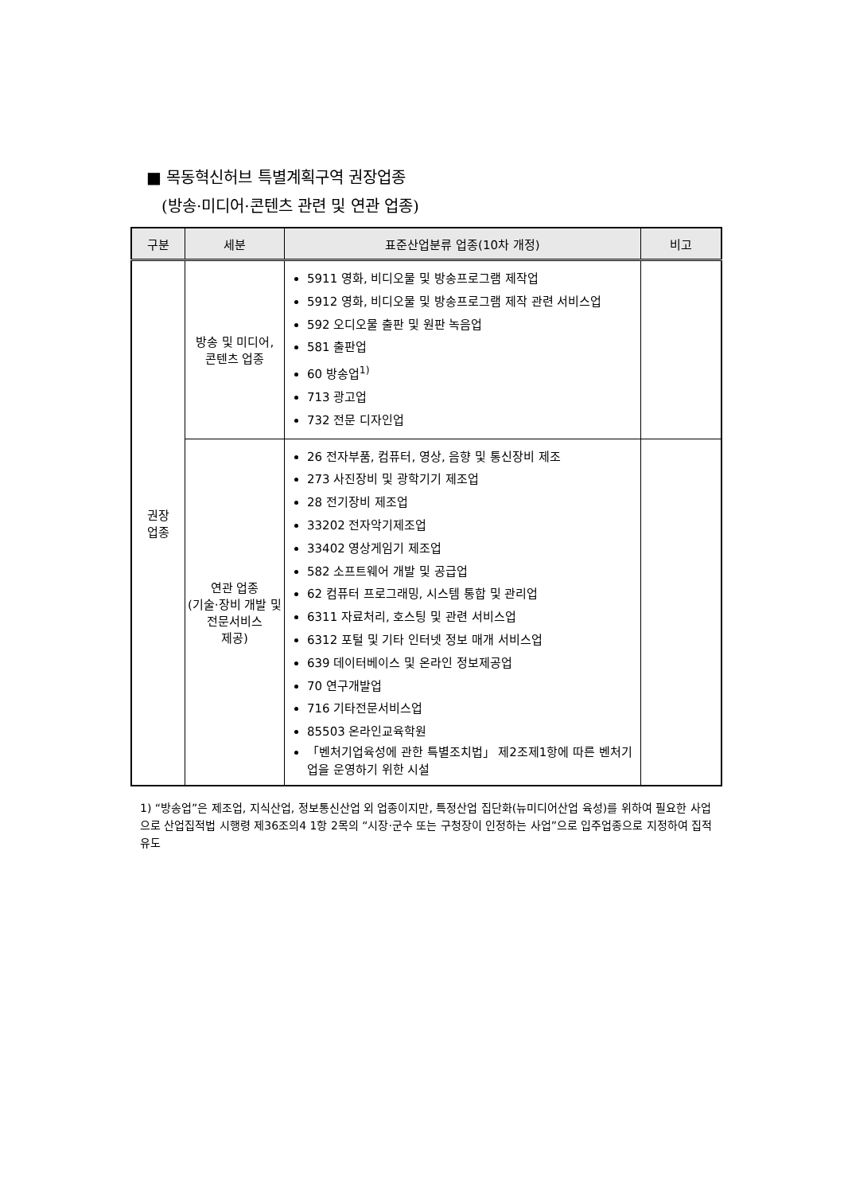■ 목동혁신허브 특별계획구역 권장업종
(방송·미디어·콘텐츠 관련 및 연관 업종)
| 구분 | 세분 | 표준산업분류 업종(10차 개정) | 비고 |
| --- | --- | --- | --- |
| 권장 업종 | 방송 및 미디어, 콘텐츠 업종 | 5911 영화, 비디오물 및 방송프로그램 제작업 5912 영화, 비디오물 및 방송프로그램 제작 관련 서비스업 592 오디오물 출판 및 원판 녹음업 581 출판업 60 방송업<sup>1)</sup> 713 광고업 732 전문 디자인업 | |
| | 연관 업종 (기술·장비 개발 및 전문서비스 제공) | 26 전자부품, 컴퓨터, 영상, 음향 및 통신장비 제조 273 사진장비 및 광학기기 제조업 28 전기장비 제조업 33202 전자악기제조업 33402 영상게임기 제조업 582 소프트웨어 개발 및 공급업 62 컴퓨터 프로그래밍, 시스템 통합 및 관리업 6311 자료처리, 호스팅 및 관련 서비스업 6312 포털 및 기타 인터넷 정보 매개 서비스업 639 데이터베이스 및 온라인 정보제공업 70 연구개발업 716 기타전문서비스업 85503 온라인교육학원 「벤처기업육성에 관한 특별조치법」 제2조제1항에 따른 벤처기업을 운영하기 위한 시설 | |
1) “방송업”은 제조업, 지식산업, 정보통신산업 외 업종이지만, 특정산업 집단화(뉴미디어산업 육성)를 위하여 필요한 사업으로 산업집적법 시행령 제36조의4 1항 2목의 “시장·군수 또는 구청장이 인정하는 사업”으로 입주업종으로 지정하여 집적 유도